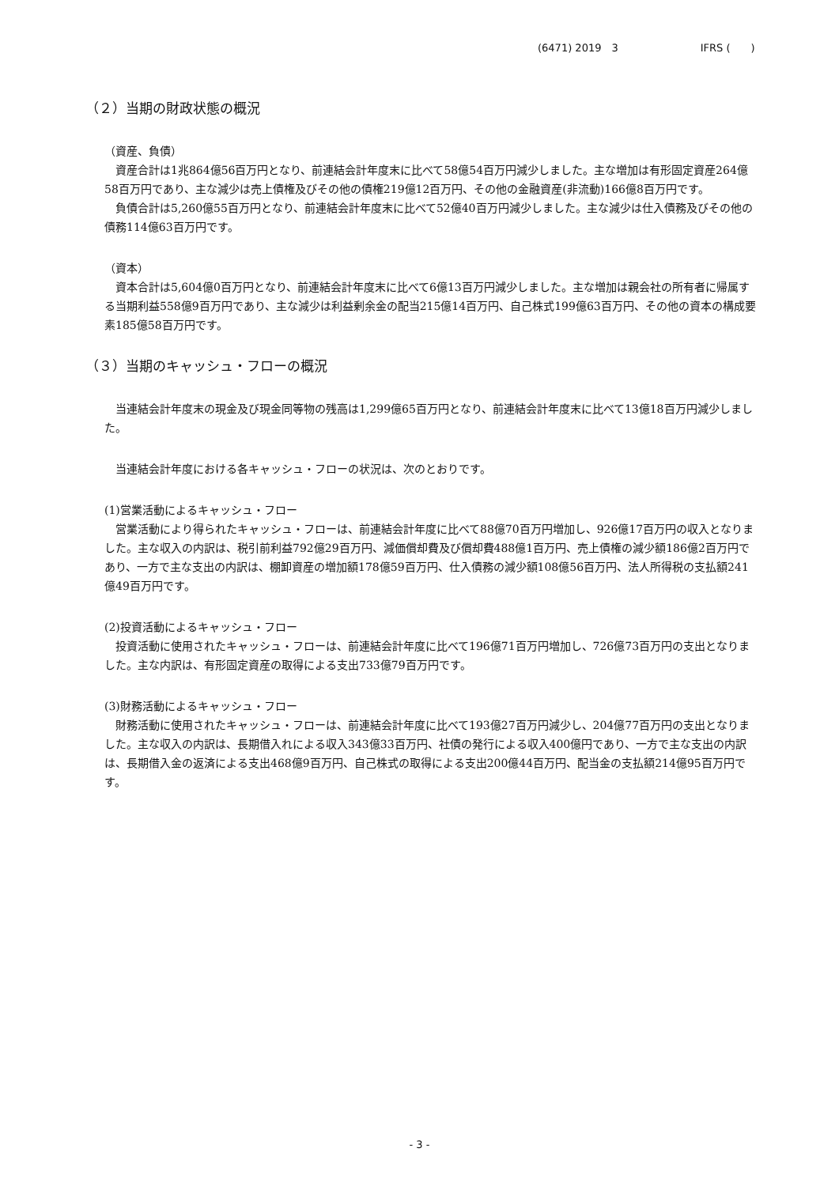(6471) 2019　3　　　　　　　　IFRS (　　)
（２）当期の財政状態の概況
（資産、負債）
資産合計は1兆864億56百万円となり、前連結会計年度末に比べて58億54百万円減少しました。主な増加は有形固定資産264億58百万円であり、主な減少は売上債権及びその他の債権219億12百万円、その他の金融資産(非流動)166億8百万円です。
負債合計は5,260億55百万円となり、前連結会計年度末に比べて52億40百万円減少しました。主な減少は仕入債務及びその他の債務114億63百万円です。
（資本）
資本合計は5,604億0百万円となり、前連結会計年度末に比べて6億13百万円減少しました。主な増加は親会社の所有者に帰属する当期利益558億9百万円であり、主な減少は利益剰余金の配当215億14百万円、自己株式199億63百万円、その他の資本の構成要素185億58百万円です。
（３）当期のキャッシュ・フローの概況
当連結会計年度末の現金及び現金同等物の残高は1,299億65百万円となり、前連結会計年度末に比べて13億18百万円減少しました。
当連結会計年度における各キャッシュ・フローの状況は、次のとおりです。
(1)営業活動によるキャッシュ・フロー
営業活動により得られたキャッシュ・フローは、前連結会計年度に比べて88億70百万円増加し、926億17百万円の収入となりました。主な収入の内訳は、税引前利益792億29百万円、減価償却費及び償却費488億1百万円、売上債権の減少額186億2百万円であり、一方で主な支出の内訳は、棚卸資産の増加額178億59百万円、仕入債務の減少額108億56百万円、法人所得税の支払額241億49百万円です。
(2)投資活動によるキャッシュ・フロー
投資活動に使用されたキャッシュ・フローは、前連結会計年度に比べて196億71百万円増加し、726億73百万円の支出となりました。主な内訳は、有形固定資産の取得による支出733億79百万円です。
(3)財務活動によるキャッシュ・フロー
財務活動に使用されたキャッシュ・フローは、前連結会計年度に比べて193億27百万円減少し、204億77百万円の支出となりました。主な収入の内訳は、長期借入れによる収入343億33百万円、社債の発行による収入400億円であり、一方で主な支出の内訳は、長期借入金の返済による支出468億9百万円、自己株式の取得による支出200億44百万円、配当金の支払額214億95百万円です。
- 3 -